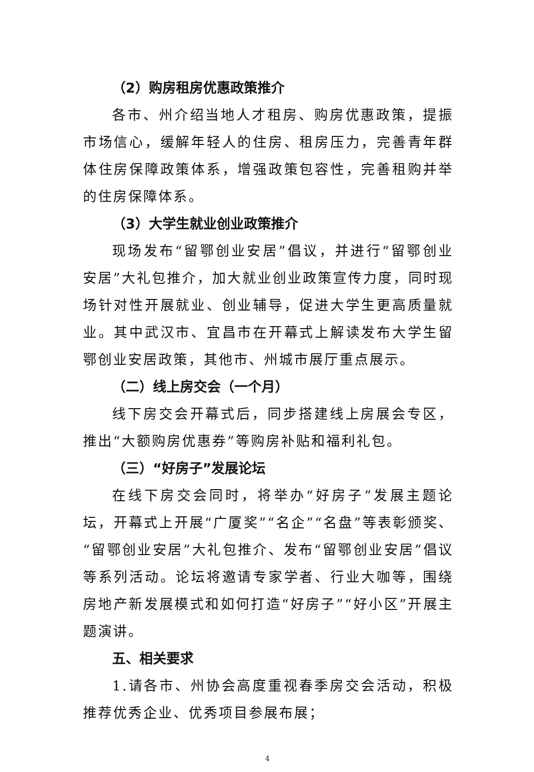（2）购房租房优惠政策推介
各市、州介绍当地人才租房、购房优惠政策，提振市场信心，缓解年轻人的住房、租房压力，完善青年群体住房保障政策体系，增强政策包容性，完善租购并举的住房保障体系。
（3）大学生就业创业政策推介
现场发布“留鄂创业安居”倡议，并进行“留鄂创业安居”大礼包推介，加大就业创业政策宣传力度，同时现场针对性开展就业、创业辅导，促进大学生更高质量就业。其中武汉市、宜昌市在开幕式上解读发布大学生留鄂创业安居政策，其他市、州城市展厅重点展示。
（二）线上房交会（一个月）
线下房交会开幕式后，同步搭建线上房展会专区，推出“大额购房优惠券”等购房补贴和福利礼包。
（三）“好房子”发展论坛
在线下房交会同时，将举办“好房子”发展主题论坛，开幕式上开展“广厦奖”“名企”“名盘”等表彰颁奖、“留鄂创业安居”大礼包推介、发布“留鄂创业安居”倡议等系列活动。论坛将邀请专家学者、行业大咖等，围绕房地产新发展模式和如何打造“好房子”“好小区”开展主题演讲。
五、相关要求
1.请各市、州协会高度重视春季房交会活动，积极推荐优秀企业、优秀项目参展布展；
4